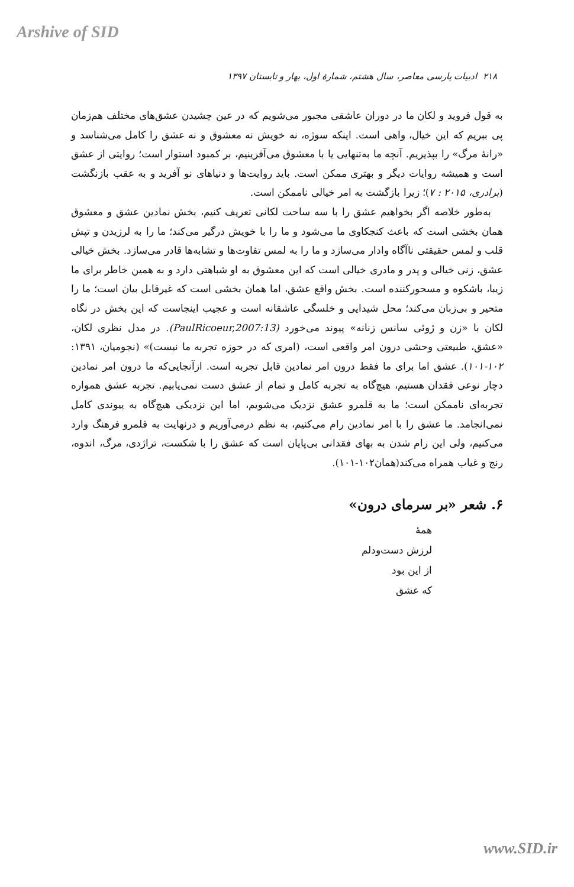Arshive of SID
۲۱۸ ادبیات پارسی معاصر، سال هشتم، شمارهٔ اول، بهار و تابستان ۱۳۹۷
به قول فروید و لکان ما در دوران عاشقی مجبور می‌شویم که در عین چشیدن عشق‌های مختلف هم‌زمان پی ببریم که این خیال، واهی است. اینکه سوژه، نه خویش نه معشوق و نه عشق را کامل می‌شناسد و «رانهٔ مرگ» را بپذیریم. آنچه ما به‌تنهایی یا با معشوق می‌آفرینیم، بر کمبود استوار است؛ روایتی از عشق است و همیشه روایات دیگر و بهتری ممکن است. باید روایت‌ها و دنیاهای نو آفرید و به عقب بازنگشت (برادری، ۲۰۱۵ : ۷)؛ زیرا بازگشت به امر خیالی ناممکن است.
به‌طور خلاصه اگر بخواهیم عشق را با سه ساحت لکانی تعریف کنیم، بخش نمادین عشق و معشوق همان بخشی است که باعث کنجکاوی ما می‌شود و ما را با خویش درگیر می‌کند؛ ما را به لرزیدن و تپش قلب و لمس حقیقتی ناآگاه وادار می‌سازد و ما را به لمس تفاوت‌ها و تشابه‌ها قادر می‌سازد. بخش خیالی عشق، زنی خیالی و پدر و مادری خیالی است که این معشوق به او شباهتی دارد و به همین خاطر برای ما زیبا، باشکوه و مسحورکننده است. بخش واقع عشق، اما همان بخشی است که غیرقابل بیان است؛ ما را متحیر و بی‌زبان می‌کند؛ محل شیدایی و خلسگی عاشقانه است و عجیب اینجاست که این بخش در نگاه لکان با «زن و ژوئی سانس زنانه» پیوند می‌خورد (PaulRicoeur,2007:13). در مدل نظری لکان، «عشق، طبیعتی وحشی درون امر واقعی است، (امری که در حوزه تجربه ما نیست)» (نجومیان، ۱۳۹۱: ۱۰۲-۱۰۱). عشق اما برای ما فقط درون امر نمادین قابل تجربه است. ازآنجایی‌که ما درون امر نمادین دچار نوعی فقدان هستیم، هیچ‌گاه به تجربه کامل و تمام از عشق دست نمی‌یابیم. تجربه عشق همواره تجربه‌ای ناممکن است؛ ما به قلمرو عشق نزدیک می‌شویم، اما این نزدیکی هیچ‌گاه به پیوندی کامل نمی‌انجامد. ما عشق را با امر نمادین رام می‌کنیم، به نظم درمی‌آوریم و درنهایت به قلمرو فرهنگ وارد می‌کنیم، ولی این رام شدن به بهای فقدانی بی‌پایان است که عشق را با شکست، تراژدی، مرگ، اندوه، رنج و غیاب همراه می‌کند(همان۱۰۲-۱۰۱).
۶. شعر «بر سرمای درون»
همهٔ
لرزش دست‌ودلم
از این بود
که عشق
www.SID.ir